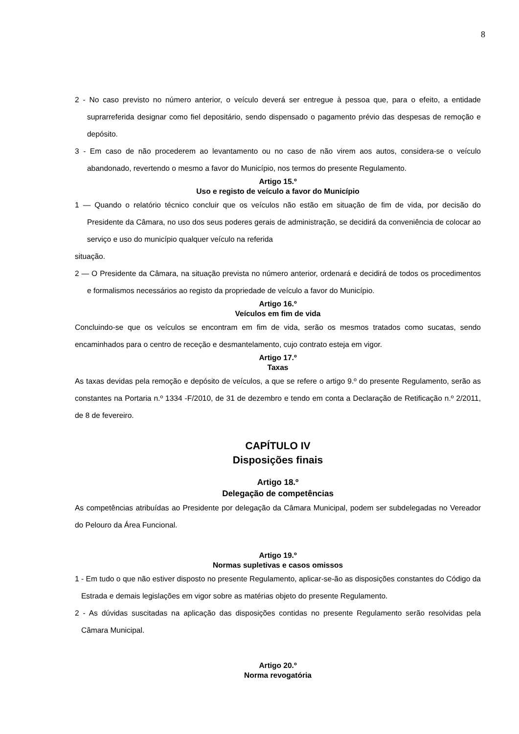8
2 - No caso previsto no número anterior, o veículo deverá ser entregue à pessoa que, para o efeito, a entidade suprarreferida designar como fiel depositário, sendo dispensado o pagamento prévio das despesas de remoção e depósito.
3 - Em caso de não procederem ao levantamento ou no caso de não virem aos autos, considera-se o veículo abandonado, revertendo o mesmo a favor do Município, nos termos do presente Regulamento.
Artigo 15.º
Uso e registo de veículo a favor do Município
1 — Quando o relatório técnico concluir que os veículos não estão em situação de fim de vida, por decisão do Presidente da Câmara, no uso dos seus poderes gerais de administração, se decidirá da conveniência de colocar ao serviço e uso do município qualquer veículo na referida
situação.
2 — O Presidente da Câmara, na situação prevista no número anterior, ordenará e decidirá de todos os procedimentos e formalismos necessários ao registo da propriedade de veículo a favor do Município.
Artigo 16.º
Veículos em fim de vida
Concluindo-se que os veículos se encontram em fim de vida, serão os mesmos tratados como sucatas, sendo encaminhados para o centro de receção e desmantelamento, cujo contrato esteja em vigor.
Artigo 17.º
Taxas
As taxas devidas pela remoção e depósito de veículos, a que se refere o artigo 9.º do presente Regulamento, serão as constantes na Portaria n.º 1334 -F/2010, de 31 de dezembro e tendo em conta a Declaração de Retificação n.º 2/2011, de 8 de fevereiro.
CAPÍTULO IV
Disposições finais
Artigo 18.º
Delegação de competências
As competências atribuídas ao Presidente por delegação da Câmara Municipal, podem ser subdelegadas no Vereador do Pelouro da Área Funcional.
Artigo 19.º
Normas supletivas e casos omissos
1 - Em tudo o que não estiver disposto no presente Regulamento, aplicar-se-ão as disposições constantes do Código da Estrada e demais legislações em vigor sobre as matérias objeto do presente Regulamento.
2 - As dúvidas suscitadas na aplicação das disposições contidas no presente Regulamento serão resolvidas pela Câmara Municipal.
Artigo 20.º
Norma revogatória